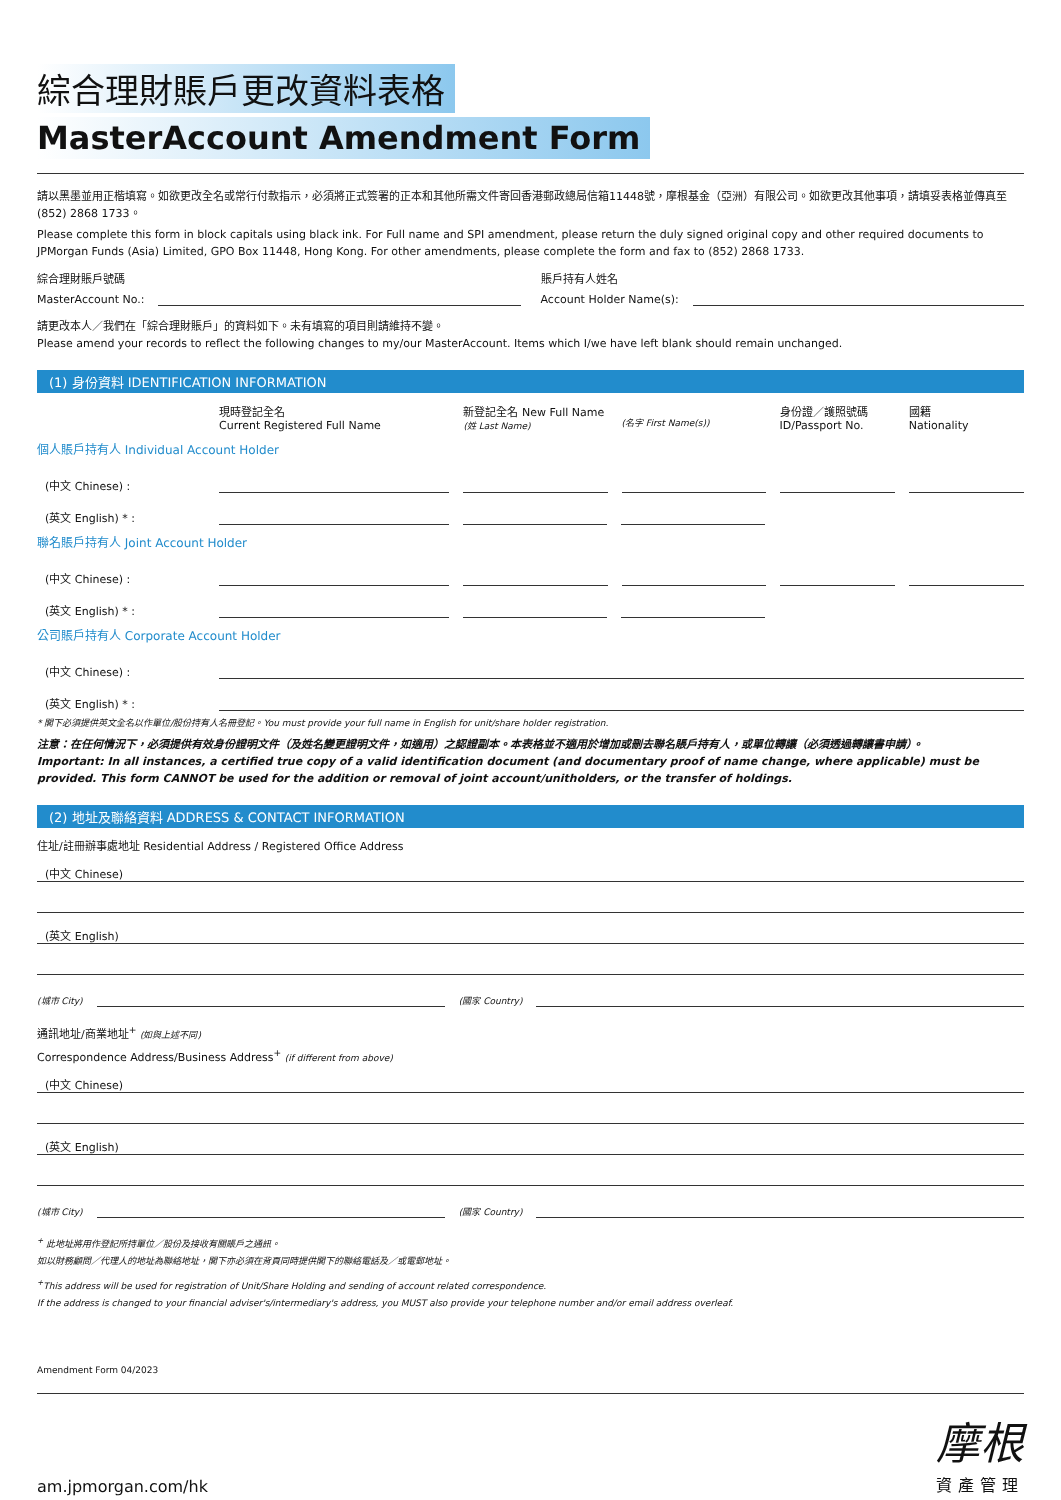綜合理財賬戶更改資料表格
MasterAccount Amendment Form
請以黑墨並用正楷填寫。如欲更改全名或常行付款指示，必須將正式簽署的正本和其他所需文件寄回香港郵政總局信箱11448號，摩根基金（亞洲）有限公司。如欲更改其他事項，請填妥表格並傳真至 (852) 2868 1733。
Please complete this form in block capitals using black ink. For Full name and SPI amendment, please return the duly signed original copy and other required documents to JPMorgan Funds (Asia) Limited, GPO Box 11448, Hong Kong. For other amendments, please complete the form and fax to (852) 2868 1733.
綜合理財賬戶號碼
MasterAccount No.:
賬戶持有人姓名
Account Holder Name(s):
請更改本人／我們在「綜合理財賬戶」的資料如下。未有填寫的項目則請維持不變。
Please amend your records to reflect the following changes to my/our MasterAccount. Items which I/we have left blank should remain unchanged.
(1) 身份資料 IDENTIFICATION INFORMATION
現時登記全名
Current Registered Full Name
新登記全名 New Full Name
(姓 Last Name)
(名字 First Name(s))
身份證／護照號碼
ID/Passport No.
國籍
Nationality
個人賬戶持有人 Individual Account Holder
(中文 Chinese) :
(英文 English) * :
聯名賬戶持有人 Joint Account Holder
(中文 Chinese) :
(英文 English) * :
公司賬戶持有人 Corporate Account Holder
(中文 Chinese) :
(英文 English) * :
* 閣下必須提供英文全名以作單位/股份持有人名冊登記。You must provide your full name in English for unit/share holder registration.
注意：在任何情況下，必須提供有效身份證明文件（及姓名變更證明文件，如適用）之認證副本。本表格並不適用於增加或刪去聯名賬戶持有人，或單位轉讓（必須透過轉讓書申請）。
Important: In all instances, a certified true copy of a valid identification document (and documentary proof of name change, where applicable) must be provided. This form CANNOT be used for the addition or removal of joint account/unitholders, or the transfer of holdings.
(2) 地址及聯絡資料 ADDRESS & CONTACT INFORMATION
住址/註冊辦事處地址 Residential Address / Registered Office Address
(中文 Chinese)
(英文 English)
(城市 City)
(國家 Country)
通訊地址/商業地址<sup>+</sup> (如與上述不同)
Correspondence Address/Business Address<sup>+</sup> (if different from above)
(中文 Chinese)
(英文 English)
(城市 City)
(國家 Country)
<sup>+</sup> 此地址將用作登記所持單位／股份及接收有關賬戶之通訊。
如以財務顧問／代理人的地址為聯絡地址，閣下亦必須在背頁同時提供閣下的聯絡電話及／或電郵地址。
<sup>+</sup>This address will be used for registration of Unit/Share Holding and sending of account related correspondence.
If the address is changed to your financial adviser's/intermediary's address, you MUST also provide your telephone number and/or email address overleaf.
Amendment Form 04/2023
am.jpmorgan.com/hk
摩根
資產管理